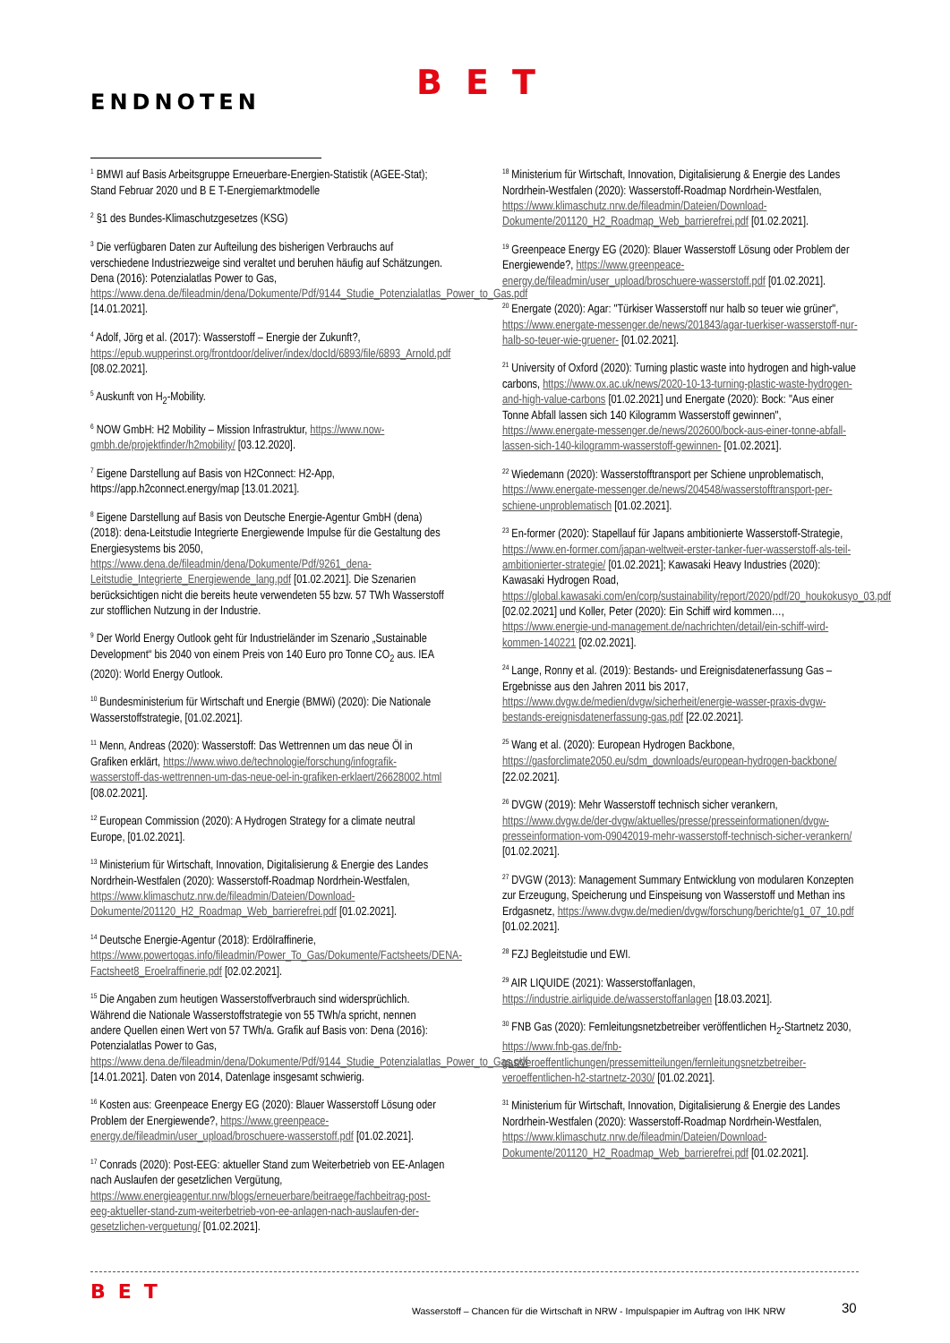BET
ENDNOTEN
<sup>1</sup> BMWI auf Basis Arbeitsgruppe Erneuerbare-Energien-Statistik (AGEE-Stat); Stand Februar 2020 und B E T-Energiemarktmodelle
<sup>2</sup> §1 des Bundes-Klimaschutzgesetzes (KSG)
<sup>3</sup> Die verfügbaren Daten zur Aufteilung des bisherigen Verbrauchs auf verschiedene Industriezweige sind veraltet und beruhen häufig auf Schätzungen. Dena (2016): Potenzialatlas Power to Gas, https://www.dena.de/fileadmin/dena/Dokumente/Pdf/9144_Studie_Potenzialatlas_Power_to_Gas.pdf [14.01.2021].
<sup>4</sup> Adolf, Jörg et al. (2017): Wasserstoff – Energie der Zukunft?, https://epub.wupperinst.org/frontdoor/deliver/index/docId/6893/file/6893_Arnold.pdf [08.02.2021].
<sup>5</sup> Auskunft von H<sub>2</sub>-Mobility.
<sup>6</sup> NOW GmbH: H2 Mobility – Mission Infrastruktur, https://www.now-gmbh.de/projektfinder/h2mobility/ [03.12.2020].
<sup>7</sup> Eigene Darstellung auf Basis von H2Connect: H2-App, https://app.h2connect.energy/map [13.01.2021].
<sup>8</sup> Eigene Darstellung auf Basis von Deutsche Energie-Agentur GmbH (dena) (2018): dena-Leitstudie Integrierte Energiewende Impulse für die Gestaltung des Energiesystems bis 2050, https://www.dena.de/fileadmin/dena/Dokumente/Pdf/9261_dena-Leitstudie_Integrierte_Energiewende_lang.pdf [01.02.2021]. Die Szenarien berücksichtigen nicht die bereits heute verwendeten 55 bzw. 57 TWh Wasserstoff zur stofflichen Nutzung in der Industrie.
<sup>9</sup> Der World Energy Outlook geht für Industrieländer im Szenario „Sustainable Development“ bis 2040 von einem Preis von 140 Euro pro Tonne CO<sub>2</sub> aus. IEA (2020): World Energy Outlook.
<sup>10</sup> Bundesministerium für Wirtschaft und Energie (BMWi) (2020): Die Nationale Wasserstoffstrategie, [01.02.2021].
<sup>11</sup> Menn, Andreas (2020): Wasserstoff: Das Wettrennen um das neue Öl in Grafiken erklärt, https://www.wiwo.de/technologie/forschung/infografik-wasserstoff-das-wettrennen-um-das-neue-oel-in-grafiken-erklaert/26628002.html [08.02.2021].
<sup>12</sup> European Commission (2020): A Hydrogen Strategy for a climate neutral Europe, [01.02.2021].
<sup>13</sup> Ministerium für Wirtschaft, Innovation, Digitalisierung & Energie des Landes Nordrhein-Westfalen (2020): Wasserstoff-Roadmap Nordrhein-Westfalen, https://www.klimaschutz.nrw.de/fileadmin/Dateien/Download-Dokumente/201120_H2_Roadmap_Web_barrierefrei.pdf [01.02.2021].
<sup>14</sup> Deutsche Energie-Agentur (2018): Erdölraffinerie, https://www.powertogas.info/fileadmin/Power_To_Gas/Dokumente/Factsheets/DENA-Factsheet8_Eroelraffinerie.pdf [02.02.2021].
<sup>15</sup> Die Angaben zum heutigen Wasserstoffverbrauch sind widersprüchlich. Während die Nationale Wasserstoffstrategie von 55 TWh/a spricht, nennen andere Quellen einen Wert von 57 TWh/a. Grafik auf Basis von: Dena (2016): Potenzialatlas Power to Gas, https://www.dena.de/fileadmin/dena/Dokumente/Pdf/9144_Studie_Potenzialatlas_Power_to_Gas.pdf [14.01.2021]. Daten von 2014, Datenlage insgesamt schwierig.
<sup>16</sup> Kosten aus: Greenpeace Energy EG (2020): Blauer Wasserstoff Lösung oder Problem der Energiewende?, https://www.greenpeace-energy.de/fileadmin/user_upload/broschuere-wasserstoff.pdf [01.02.2021].
<sup>17</sup> Conrads (2020): Post-EEG: aktueller Stand zum Weiterbetrieb von EE-Anlagen nach Auslaufen der gesetzlichen Vergütung, https://www.energieagentur.nrw/blogs/erneuerbare/beitraege/fachbeitrag-post-eeg-aktueller-stand-zum-weiterbetrieb-von-ee-anlagen-nach-auslaufen-der-gesetzlichen-verguetung/ [01.02.2021].
<sup>18</sup> Ministerium für Wirtschaft, Innovation, Digitalisierung & Energie des Landes Nordrhein-Westfalen (2020): Wasserstoff-Roadmap Nordrhein-Westfalen, https://www.klimaschutz.nrw.de/fileadmin/Dateien/Download-Dokumente/201120_H2_Roadmap_Web_barrierefrei.pdf [01.02.2021].
<sup>19</sup> Greenpeace Energy EG (2020): Blauer Wasserstoff Lösung oder Problem der Energiewende?, https://www.greenpeace-energy.de/fileadmin/user_upload/broschuere-wasserstoff.pdf [01.02.2021].
<sup>20</sup> Energate (2020): Agar: "Türkiser Wasserstoff nur halb so teuer wie grüner", https://www.energate-messenger.de/news/201843/agar-tuerkiser-wasserstoff-nur-halb-so-teuer-wie-gruener- [01.02.2021].
<sup>21</sup> University of Oxford (2020): Turning plastic waste into hydrogen and high-value carbons, https://www.ox.ac.uk/news/2020-10-13-turning-plastic-waste-hydrogen-and-high-value-carbons [01.02.2021] und Energate (2020): Bock: "Aus einer Tonne Abfall lassen sich 140 Kilogramm Wasserstoff gewinnen", https://www.energate-messenger.de/news/202600/bock-aus-einer-tonne-abfall-lassen-sich-140-kilogramm-wasserstoff-gewinnen- [01.02.2021].
<sup>22</sup> Wiedemann (2020): Wasserstofftransport per Schiene unproblematisch, https://www.energate-messenger.de/news/204548/wasserstofftransport-per-schiene-unproblematisch [01.02.2021].
<sup>23</sup> En-former (2020): Stapellauf für Japans ambitionierte Wasserstoff-Strategie, https://www.en-former.com/japan-weltweit-erster-tanker-fuer-wasserstoff-als-teil-ambitionierter-strategie/ [01.02.2021]; Kawasaki Heavy Industries (2020): Kawasaki Hydrogen Road, https://global.kawasaki.com/en/corp/sustainability/report/2020/pdf/20_houkokusyo_03.pdf [02.02.2021] und Koller, Peter (2020): Ein Schiff wird kommen…, https://www.energie-und-management.de/nachrichten/detail/ein-schiff-wird-kommen-140221 [02.02.2021].
<sup>24</sup> Lange, Ronny et al. (2019): Bestands- und Ereignisdatenerfassung Gas – Ergebnisse aus den Jahren 2011 bis 2017, https://www.dvgw.de/medien/dvgw/sicherheit/energie-wasser-praxis-dvgw-bestands-ereignisdatenerfassung-gas.pdf [22.02.2021].
<sup>25</sup> Wang et al. (2020): European Hydrogen Backbone, https://gasforclimate2050.eu/sdm_downloads/european-hydrogen-backbone/ [22.02.2021].
<sup>26</sup> DVGW (2019): Mehr Wasserstoff technisch sicher verankern, https://www.dvgw.de/der-dvgw/aktuelles/presse/presseinformationen/dvgw-presseinformation-vom-09042019-mehr-wasserstoff-technisch-sicher-verankern/ [01.02.2021].
<sup>27</sup> DVGW (2013): Management Summary Entwicklung von modularen Konzepten zur Erzeugung, Speicherung und Einspeisung von Wasserstoff und Methan ins Erdgasnetz, https://www.dvgw.de/medien/dvgw/forschung/berichte/g1_07_10.pdf [01.02.2021].
<sup>28</sup> FZJ Begleitstudie und EWI.
<sup>29</sup> AIR LIQUIDE (2021): Wasserstoffanlagen, https://industrie.airliquide.de/wasserstoffanlagen [18.03.2021].
<sup>30</sup> FNB Gas (2020): Fernleitungsnetzbetreiber veröffentlichen H<sub>2</sub>-Startnetz 2030, https://www.fnb-gas.de/fnb-gas/veroeffentlichungen/pressemitteilungen/fernleitungsnetzbetreiber-veroeffentlichen-h2-startnetz-2030/ [01.02.2021].
<sup>31</sup> Ministerium für Wirtschaft, Innovation, Digitalisierung & Energie des Landes Nordrhein-Westfalen (2020): Wasserstoff-Roadmap Nordrhein-Westfalen, https://www.klimaschutz.nrw.de/fileadmin/Dateien/Download-Dokumente/201120_H2_Roadmap_Web_barrierefrei.pdf [01.02.2021].
BET
Wasserstoff – Chancen für die Wirtschaft in NRW - Impulspapier im Auftrag von IHK NRW
30